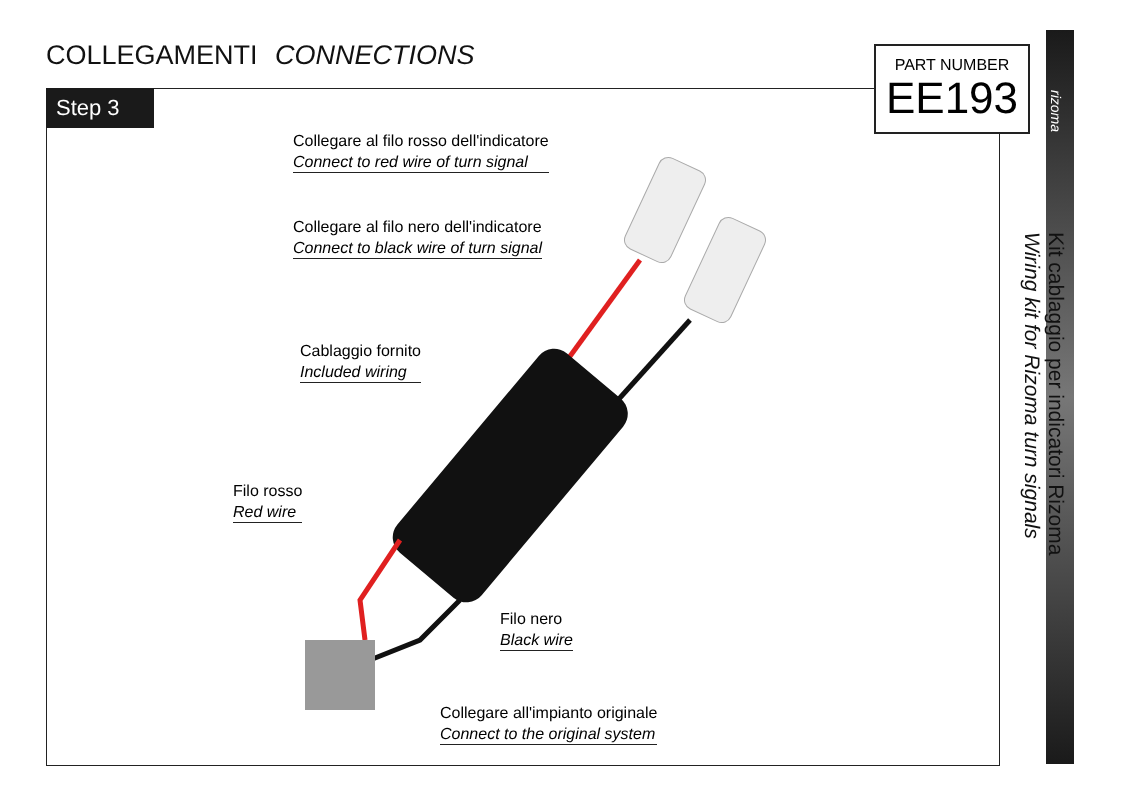COLLEGAMENTI CONNECTIONS
Step 3
PART NUMBER
EE193
rizoma
Kit cablaggio per indicatori Rizoma
Wiring kit for Rizoma turn signals
Collegare al filo rosso dell'indicatore
Connect to red wire of turn signal
Collegare al filo nero dell'indicatore
Connect to black wire of turn signal
Cablaggio fornito
Included wiring
Filo rosso
Red wire
Filo nero
Black wire
Collegare all'impianto originale
Connect to the original system